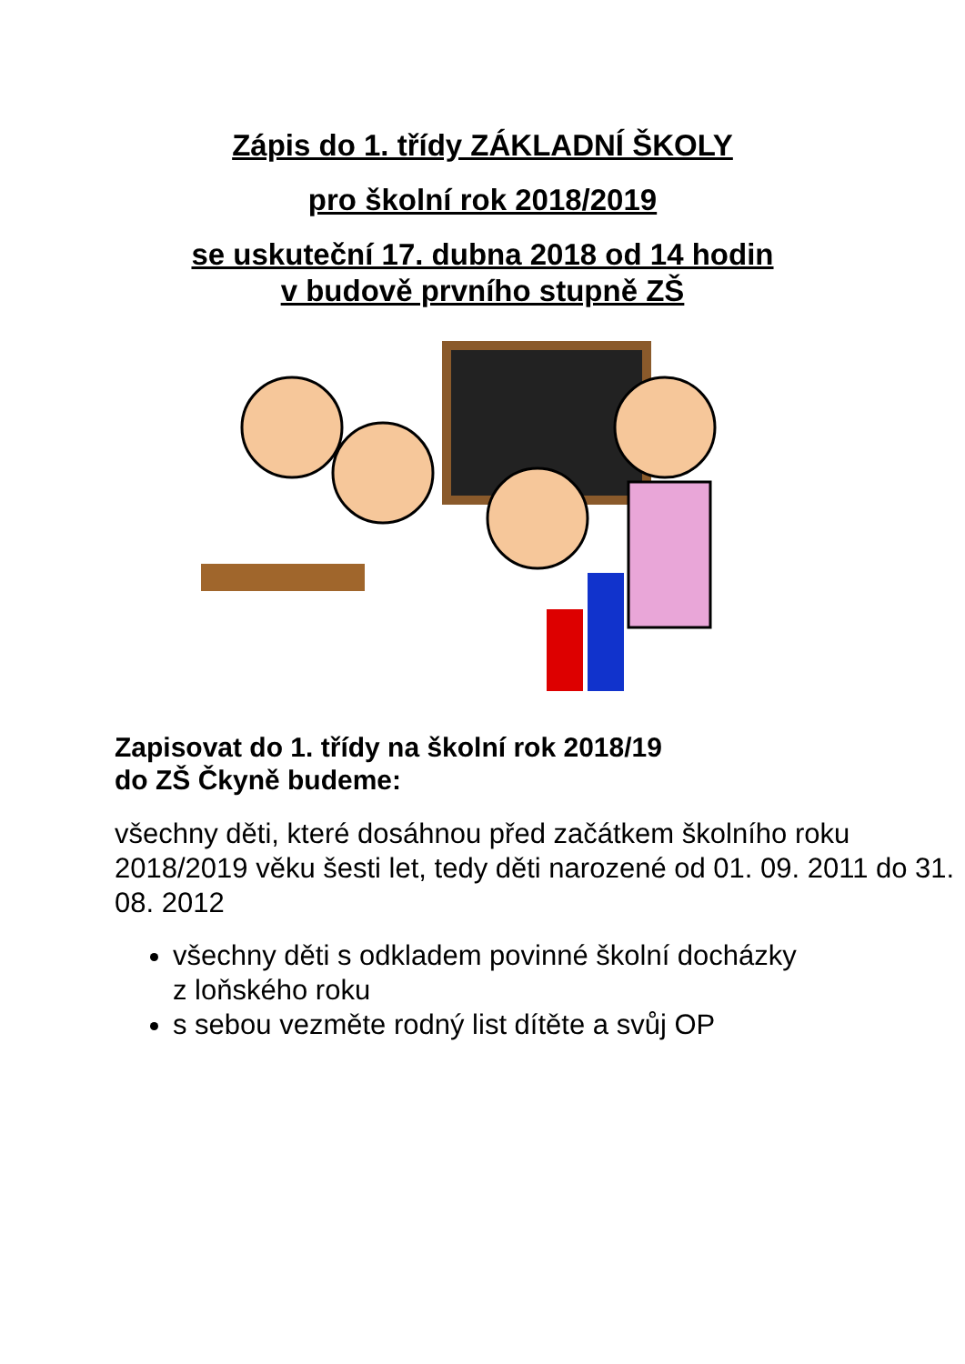Zápis do 1. třídy ZÁKLADNÍ ŠKOLY
pro školní rok 2018/2019
se uskuteční 17. dubna 2018 od 14 hodin
v budově prvního stupně ZŠ
Zapisovat do 1. třídy na školní rok 2018/19
do ZŠ Čkyně budeme:
všechny děti, které dosáhnou před začátkem školního roku 2018/2019 věku šesti let, tedy děti narozené od 01. 09. 2011 do 31. 08. 2012
všechny děti s odkladem povinné školní docházky z loňského roku
s sebou vezměte rodný list dítěte a svůj OP